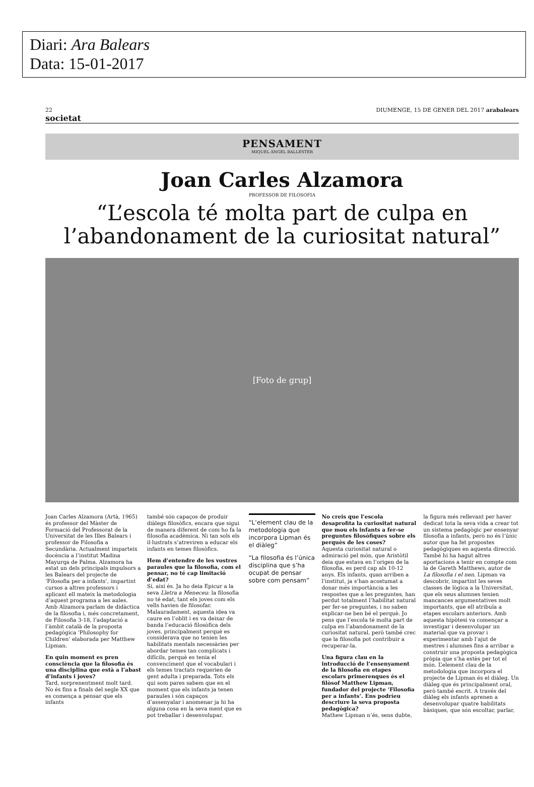Diari: Ara Balears
Data: 15-01-2017
22
societat DIUMENGE, 15 DE GENER DEL 2017 arabalears
PENSAMENT
MIQUEL ÀNGEL BALLESTER
Joan Carles Alzamora
PROFESSOR DE FILOSOFIA
“L’escola té molta part de culpa en l’abandonament de la curiositat natural”
[Foto de grup]
Joan Carles Alzamora (Artà, 1965) és professor del Màster de Formació del Professorat de la Universitat de les Illes Balears i professor de Filosofia a Secundària. Actualment imparteix docència a l’institut Madina Mayurqa de Palma. Alzamora ha estat un dels principals impulsors a les Balears del projecte de ‘Filosofia per a infants’, impartint cursos a altres professors i aplicant ell mateix la metodologia d’aquest programa a les aules. Amb Alzamora parlam de didàctica de la filosofia i, més concretament, de Filosofia 3-18, l’adaptació a l’àmbit català de la proposta pedagògica ‘Philosophy for Children’ elaborada per Matthew Lipman.
En quin moment es pren consciència que la filosofia és una disciplina que està a l’abast d’infants i joves?
Tard, sorprenentment molt tard. No és fins a finals del segle XX que es comença a pensar que els infants
també són capaços de produir diàlegs filosòfics, encara que sigui de manera diferent de com ho fa la filosofia acadèmica. Ni tan sols els il·lustrats s’atreviren a educar els infants en temes filosòfics.
Hem d’entendre de les vostres paraules que la filosofia, com el pensar, no té cap limitació d’edat?
Sí, així és. Ja ho deia Epicur a la seva Lletra a Meneceu: la filosofia no té edat, tant els joves com els vells havien de filosofar. Malauradament, aquesta idea va caure en l’oblit i es va deixar de banda l’educació filosòfica dels joves, principalment perquè es considerava que no tenien les habilitats mentals necessàries per abordar temes tan complicats i difícils, perquè es tenia el convenciment que el vocabulari i els temes tractats requerien de gent adulta i preparada. Tots els qui som pares sabem que en el moment que els infants ja tenen paraules i són capaços d’assenyalar i anomenar ja hi ha alguna cosa en la seva ment que es pot treballar i desenvolupar.
“L’element clau de la metodologia que incorpora Lipman és el diàleg”
“La filosofia és l’única disciplina que s’ha ocupat de pensar sobre com pensam”
No creis que l’escola desaprofita la curiositat natural que mou els infants a fer-se preguntes filosòfiques sobre els perquès de les coses?
Aquesta curiositat natural o admiració pel món, que Aristòtil deia que estava en l’origen de la filosofia, es perd cap als 10-12 anys. Els infants, quan arriben a l’institut, ja s’han acostumat a donar més importància a les respostes que a les preguntes, han perdut totalment l’habilitat natural per fer-se preguntes, i no saben explicar-ne ben bé el perquè. Jo pens que l’escola té molta part de culpa en l’abandonament de la curiositat natural, però també crec que la filosofia pot contribuir a recuperar-la.
Una figura clau en la introducció de l’ensenyament de la filosofia en etapes escolars primerenques és el filòsof Matthew Lipman, fundador del projecte ‘Filosofia per a infants’. Ens podríeu descriure la seva proposta pedagògica?
Mathew Lipman n’és, sens dubte,
la figura més rellevant per haver dedicat tota la seva vida a crear tot un sistema pedagògic per ensenyar filosofia a infants, però no és l’únic autor que ha fet propostes pedagògiques en aquesta direcció. També hi ha hagut altres aportacions a tenir en compte com la de Gareth Matthews, autor de La filosofia i el nen. Lipman va descobrir, impartint les seves classes de lògica a la Universitat, que els seus alumnes tenien mancances argumentatives molt importants, que ell atribuïa a etapes escolars anteriors. Amb aquesta hipòtesi va començar a investigar i desenvolupar un material que va provar i experimentar amb l’ajut de mestres i alumnes fins a arribar a construir una proposta pedagògica pròpia que s’ha estès per tot el món. L’element clau de la metodologia que incorpora el projecte de Lipman és el diàleg. Un diàleg que és principalment oral, però també escrit. A través del diàleg els infants aprenen a desenvolupar quatre habilitats bàsiques, que són escoltar, parlar,